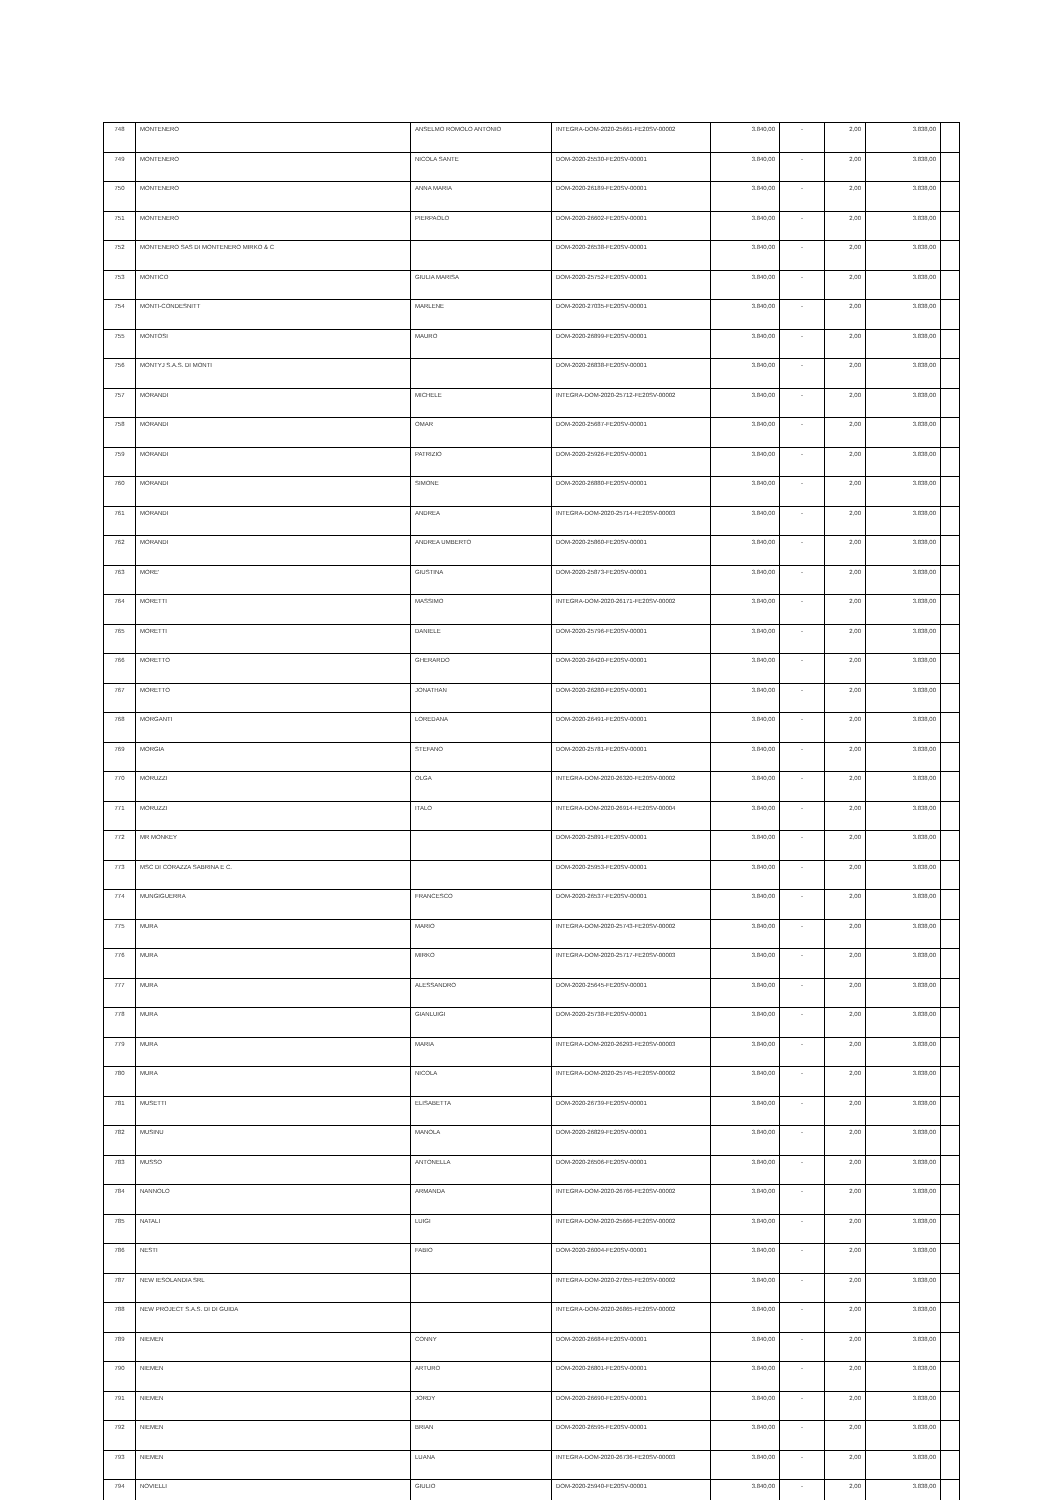| 748 | MONTENERO | ANSELMO ROMOLO ANTONIO | INTEGRA-DOM-2020-25661-FE20SV-00002 | 3.840,00 | - | 2,00 | 3.838,00 | |
| 749 | MONTENERO | NICOLA SANTE | DOM-2020-25530-FE20SV-00001 | 3.840,00 | - | 2,00 | 3.838,00 | |
| 750 | MONTENERO | ANNA MARIA | DOM-2020-26189-FE20SV-00001 | 3.840,00 | - | 2,00 | 3.838,00 | |
| 751 | MONTENERO | PIERPAOLO | DOM-2020-26602-FE20SV-00001 | 3.840,00 | - | 2,00 | 3.838,00 | |
| 752 | MONTENERO SAS DI MONTENERO MIRKO & C | | DOM-2020-26538-FE20SV-00001 | 3.840,00 | - | 2,00 | 3.838,00 | |
| 753 | MONTICO | GIULIA MARISA | DOM-2020-25752-FE20SV-00001 | 3.840,00 | - | 2,00 | 3.838,00 | |
| 754 | MONTI-CONDESNITT | MARLENE | DOM-2020-27035-FE20SV-00001 | 3.840,00 | - | 2,00 | 3.838,00 | |
| 755 | MONTOSI | MAURO | DOM-2020-26899-FE20SV-00001 | 3.840,00 | - | 2,00 | 3.838,00 | |
| 756 | MONTYJ S.A.S. DI MONTI | | DOM-2020-26838-FE20SV-00001 | 3.840,00 | - | 2,00 | 3.838,00 | |
| 757 | MORANDI | MICHELE | INTEGRA-DOM-2020-25712-FE20SV-00002 | 3.840,00 | - | 2,00 | 3.838,00 | |
| 758 | MORANDI | OMAR | DOM-2020-25687-FE20SV-00001 | 3.840,00 | - | 2,00 | 3.838,00 | |
| 759 | MORANDI | PATRIZIO | DOM-2020-25926-FE20SV-00001 | 3.840,00 | - | 2,00 | 3.838,00 | |
| 760 | MORANDI | SIMONE | DOM-2020-26880-FE20SV-00001 | 3.840,00 | - | 2,00 | 3.838,00 | |
| 761 | MORANDI | ANDREA | INTEGRA-DOM-2020-25714-FE20SV-00003 | 3.840,00 | - | 2,00 | 3.838,00 | |
| 762 | MORANDI | ANDREA UMBERTO | DOM-2020-25860-FE20SV-00001 | 3.840,00 | - | 2,00 | 3.838,00 | |
| 763 | MORE' | GIUSTINA | DOM-2020-25873-FE20SV-00001 | 3.840,00 | - | 2,00 | 3.838,00 | |
| 764 | MORETTI | MASSIMO | INTEGRA-DOM-2020-26171-FE20SV-00002 | 3.840,00 | - | 2,00 | 3.838,00 | |
| 765 | MORETTI | DANIELE | DOM-2020-25796-FE20SV-00001 | 3.840,00 | - | 2,00 | 3.838,00 | |
| 766 | MORETTO | GHERARDO | DOM-2020-26420-FE20SV-00001 | 3.840,00 | - | 2,00 | 3.838,00 | |
| 767 | MORETTO | JONATHAN | DOM-2020-26280-FE20SV-00001 | 3.840,00 | - | 2,00 | 3.838,00 | |
| 768 | MORGANTI | LOREDANA | DOM-2020-26491-FE20SV-00001 | 3.840,00 | - | 2,00 | 3.838,00 | |
| 769 | MORGIA | STEFANO | DOM-2020-25781-FE20SV-00001 | 3.840,00 | - | 2,00 | 3.838,00 | |
| 770 | MORUZZI | OLGA | INTEGRA-DOM-2020-26320-FE20SV-00002 | 3.840,00 | - | 2,00 | 3.838,00 | |
| 771 | MORUZZI | ITALO | INTEGRA-DOM-2020-26914-FE20SV-00004 | 3.840,00 | - | 2,00 | 3.838,00 | |
| 772 | MR MONKEY | | DOM-2020-25891-FE20SV-00001 | 3.840,00 | - | 2,00 | 3.838,00 | |
| 773 | MSC DI CORAZZA SABRINA E C. | | DOM-2020-25953-FE20SV-00001 | 3.840,00 | - | 2,00 | 3.838,00 | |
| 774 | MUNGIGUERRA | FRANCESCO | DOM-2020-26537-FE20SV-00001 | 3.840,00 | - | 2,00 | 3.838,00 | |
| 775 | MURA | MARIO | INTEGRA-DOM-2020-25743-FE20SV-00002 | 3.840,00 | - | 2,00 | 3.838,00 | |
| 776 | MURA | MIRKO | INTEGRA-DOM-2020-25717-FE20SV-00003 | 3.840,00 | - | 2,00 | 3.838,00 | |
| 777 | MURA | ALESSANDRO | DOM-2020-25645-FE20SV-00001 | 3.840,00 | - | 2,00 | 3.838,00 | |
| 778 | MURA | GIANLUIGI | DOM-2020-25738-FE20SV-00001 | 3.840,00 | - | 2,00 | 3.838,00 | |
| 779 | MURA | MARIA | INTEGRA-DOM-2020-26293-FE20SV-00003 | 3.840,00 | - | 2,00 | 3.838,00 | |
| 780 | MURA | NICOLA | INTEGRA-DOM-2020-25745-FE20SV-00002 | 3.840,00 | - | 2,00 | 3.838,00 | |
| 781 | MUSETTI | ELISABETTA | DOM-2020-26739-FE20SV-00001 | 3.840,00 | - | 2,00 | 3.838,00 | |
| 782 | MUSINU | MANOLA | DOM-2020-26829-FE20SV-00001 | 3.840,00 | - | 2,00 | 3.838,00 | |
| 783 | MUSSO | ANTONELLA | DOM-2020-26506-FE20SV-00001 | 3.840,00 | - | 2,00 | 3.838,00 | |
| 784 | NANNOLO | ARMANDA | INTEGRA-DOM-2020-26766-FE20SV-00002 | 3.840,00 | - | 2,00 | 3.838,00 | |
| 785 | NATALI | LUIGI | INTEGRA-DOM-2020-25666-FE20SV-00002 | 3.840,00 | - | 2,00 | 3.838,00 | |
| 786 | NESTI | FABIO | DOM-2020-26004-FE20SV-00001 | 3.840,00 | - | 2,00 | 3.838,00 | |
| 787 | NEW IESOLANDIA SRL | | INTEGRA-DOM-2020-27055-FE20SV-00002 | 3.840,00 | - | 2,00 | 3.838,00 | |
| 788 | NEW PROJECT S.A.S. DI DI GUIDA | | INTEGRA-DOM-2020-26865-FE20SV-00002 | 3.840,00 | - | 2,00 | 3.838,00 | |
| 789 | NIEMEN | CONNY | DOM-2020-26684-FE20SV-00001 | 3.840,00 | - | 2,00 | 3.838,00 | |
| 790 | NIEMEN | ARTURO | DOM-2020-26801-FE20SV-00001 | 3.840,00 | - | 2,00 | 3.838,00 | |
| 791 | NIEMEN | JORDY | DOM-2020-26690-FE20SV-00001 | 3.840,00 | - | 2,00 | 3.838,00 | |
| 792 | NIEMEN | BRIAN | DOM-2020-26595-FE20SV-00001 | 3.840,00 | - | 2,00 | 3.838,00 | |
| 793 | NIEMEN | LUANA | INTEGRA-DOM-2020-26736-FE20SV-00003 | 3.840,00 | - | 2,00 | 3.838,00 | |
| 794 | NOVIELLI | GIULIO | DOM-2020-25940-FE20SV-00001 | 3.840,00 | - | 2,00 | 3.838,00 | |